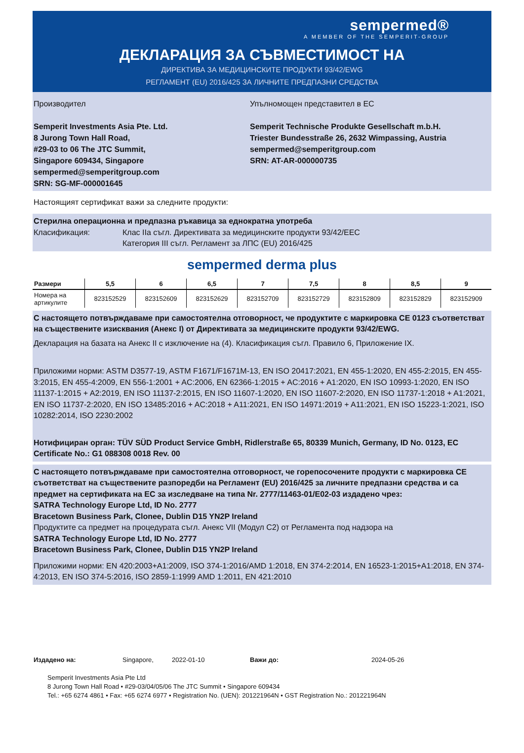sempermed®
A MEMBER OF THE SEMPERIT-GROUP
ДЕКЛАРАЦИЯ ЗА СЪВМЕСТИМОСТ НА
ДИРЕКТИВА ЗА МЕДИЦИНСКИТЕ ПРОДУКТИ 93/42/EWG
РЕГЛАМЕНТ (EU) 2016/425 ЗА ЛИЧНИТЕ ПРЕДПАЗНИ СРЕДСТВА
Производител
Semperit Investments Asia Pte. Ltd.
8 Jurong Town Hall Road,
#29-03 to 06 The JTC Summit,
Singapore 609434, Singapore
sempermed@semperitgroup.com
SRN: SG-MF-000001645
Упълномощен представител в ЕС
Semperit Technische Produkte Gesellschaft m.b.H.
Triester Bundesstraße 26, 2632 Wimpassing, Austria
sempermed@semperitgroup.com
SRN: AT-AR-000000735
Настоящият сертификат важи за следните продукти:
Стерилна операционна и предпазна ръкавица за еднократна употреба
Класификация: Клас IIa съгл. Директивата за медицинските продукти 93/42/EEC
Категория III съгл. Регламент за ЛПС (EU) 2016/425
sempermed derma plus
| Размери | 5,5 | 6 | 6,5 | 7 | 7,5 | 8 | 8,5 | 9 |
| --- | --- | --- | --- | --- | --- | --- | --- | --- |
| Номера на артикулите | 823152529 | 823152609 | 823152629 | 823152709 | 823152729 | 823152809 | 823152829 | 823152909 |
С настоящето потвърждаваме при самостоятелна отговорност, че продуктите с маркировка CE 0123 съответстват на съществените изисквания (Анекс I) от Директивата за медицинските продукти 93/42/EWG.
Декларация на базата на Анекс II с изключение на (4). Класификация съгл. Правило 6, Приложение IX.
Приложими норми: ASTM D3577-19, ASTM F1671/F1671M-13, EN ISO 20417:2021, EN 455-1:2020, EN 455-2:2015, EN 455-3:2015, EN 455-4:2009, EN 556-1:2001 + AC:2006, EN 62366-1:2015 + AC:2016 + A1:2020, EN ISO 10993-1:2020, EN ISO 11137-1:2015 + A2:2019, EN ISO 11137-2:2015, EN ISO 11607-1:2020, EN ISO 11607-2:2020, EN ISO 11737-1:2018 + A1:2021, EN ISO 11737-2:2020, EN ISO 13485:2016 + AC:2018 + A11:2021, EN ISO 14971:2019 + A11:2021, EN ISO 15223-1:2021, ISO 10282:2014, ISO 2230:2002
Нотифициран орган: TÜV SÜD Product Service GmbH, Ridlerstraße 65, 80339 Munich, Germany, ID No. 0123, EC Certificate No.: G1 088308 0018 Rev. 00
С настоящето потвърждаваме при самостоятелна отговорност, че горепосочените продукти с маркировка CE съответстват на съществените разпоредби на Регламент (EU) 2016/425 за личните предпазни средства и са предмет на сертификата на ЕС за изследване на типа Nr. 2777/11463-01/E02-03 издадено чрез:
SATRA Technology Europe Ltd, ID No. 2777
Bracetown Business Park, Clonee, Dublin D15 YN2P Ireland
Продуктите са предмет на процедурата съгл. Анекс VII (Модул C2) от Регламента под надзора на
SATRA Technology Europe Ltd, ID No. 2777
Bracetown Business Park, Clonee, Dublin D15 YN2P Ireland
Приложими норми: EN 420:2003+A1:2009, ISO 374-1:2016/AMD 1:2018, EN 374-2:2014, EN 16523-1:2015+A1:2018, EN 374-4:2013, EN ISO 374-5:2016, ISO 2859-1:1999 AMD 1:2011, EN 421:2010
Издадено на: Singapore, 2022-01-10 Важи до: 2024-05-26
Semperit Investments Asia Pte Ltd
8 Jurong Town Hall Road • #29-03/04/05/06 The JTC Summit • Singapore 609434
Tel.: +65 6274 4861 • Fax: +65 6274 6977 • Registration No. (UEN): 201221964N • GST Registration No.: 201221964N